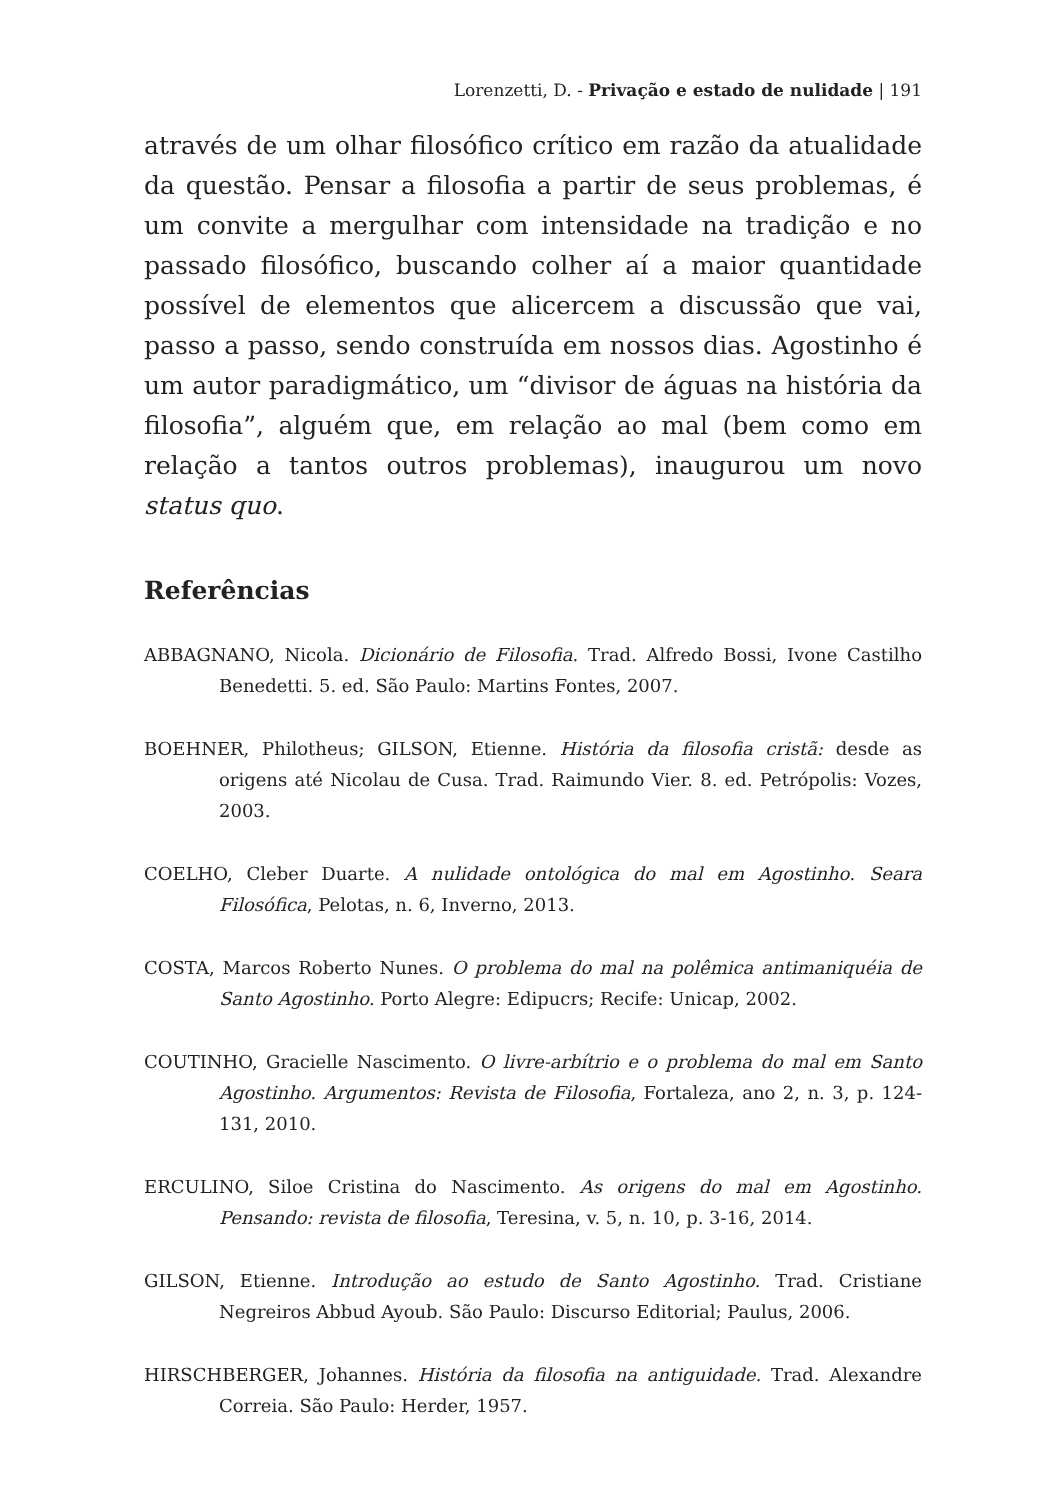Lorenzetti, D. - Privação e estado de nulidade | 191
através de um olhar filosófico crítico em razão da atualidade da questão. Pensar a filosofia a partir de seus problemas, é um convite a mergulhar com intensidade na tradição e no passado filosófico, buscando colher aí a maior quantidade possível de elementos que alicercem a discussão que vai, passo a passo, sendo construída em nossos dias. Agostinho é um autor paradigmático, um “divisor de águas na história da filosofia”, alguém que, em relação ao mal (bem como em relação a tantos outros problemas), inaugurou um novo status quo.
Referências
ABBAGNANO, Nicola. Dicionário de Filosofia. Trad. Alfredo Bossi, Ivone Castilho Benedetti. 5. ed. São Paulo: Martins Fontes, 2007.
BOEHNER, Philotheus; GILSON, Etienne. História da filosofia cristã: desde as origens até Nicolau de Cusa. Trad. Raimundo Vier. 8. ed. Petrópolis: Vozes, 2003.
COELHO, Cleber Duarte. A nulidade ontológica do mal em Agostinho. Seara Filosófica, Pelotas, n. 6, Inverno, 2013.
COSTA, Marcos Roberto Nunes. O problema do mal na polêmica antimaniquéia de Santo Agostinho. Porto Alegre: Edipucrs; Recife: Unicap, 2002.
COUTINHO, Gracielle Nascimento. O livre-arbítrio e o problema do mal em Santo Agostinho. Argumentos: Revista de Filosofia, Fortaleza, ano 2, n. 3, p. 124-131, 2010.
ERCULINO, Siloe Cristina do Nascimento. As origens do mal em Agostinho. Pensando: revista de filosofia, Teresina, v. 5, n. 10, p. 3-16, 2014.
GILSON, Etienne. Introdução ao estudo de Santo Agostinho. Trad. Cristiane Negreiros Abbud Ayoub. São Paulo: Discurso Editorial; Paulus, 2006.
HIRSCHBERGER, Johannes. História da filosofia na antiguidade. Trad. Alexandre Correia. São Paulo: Herder, 1957.